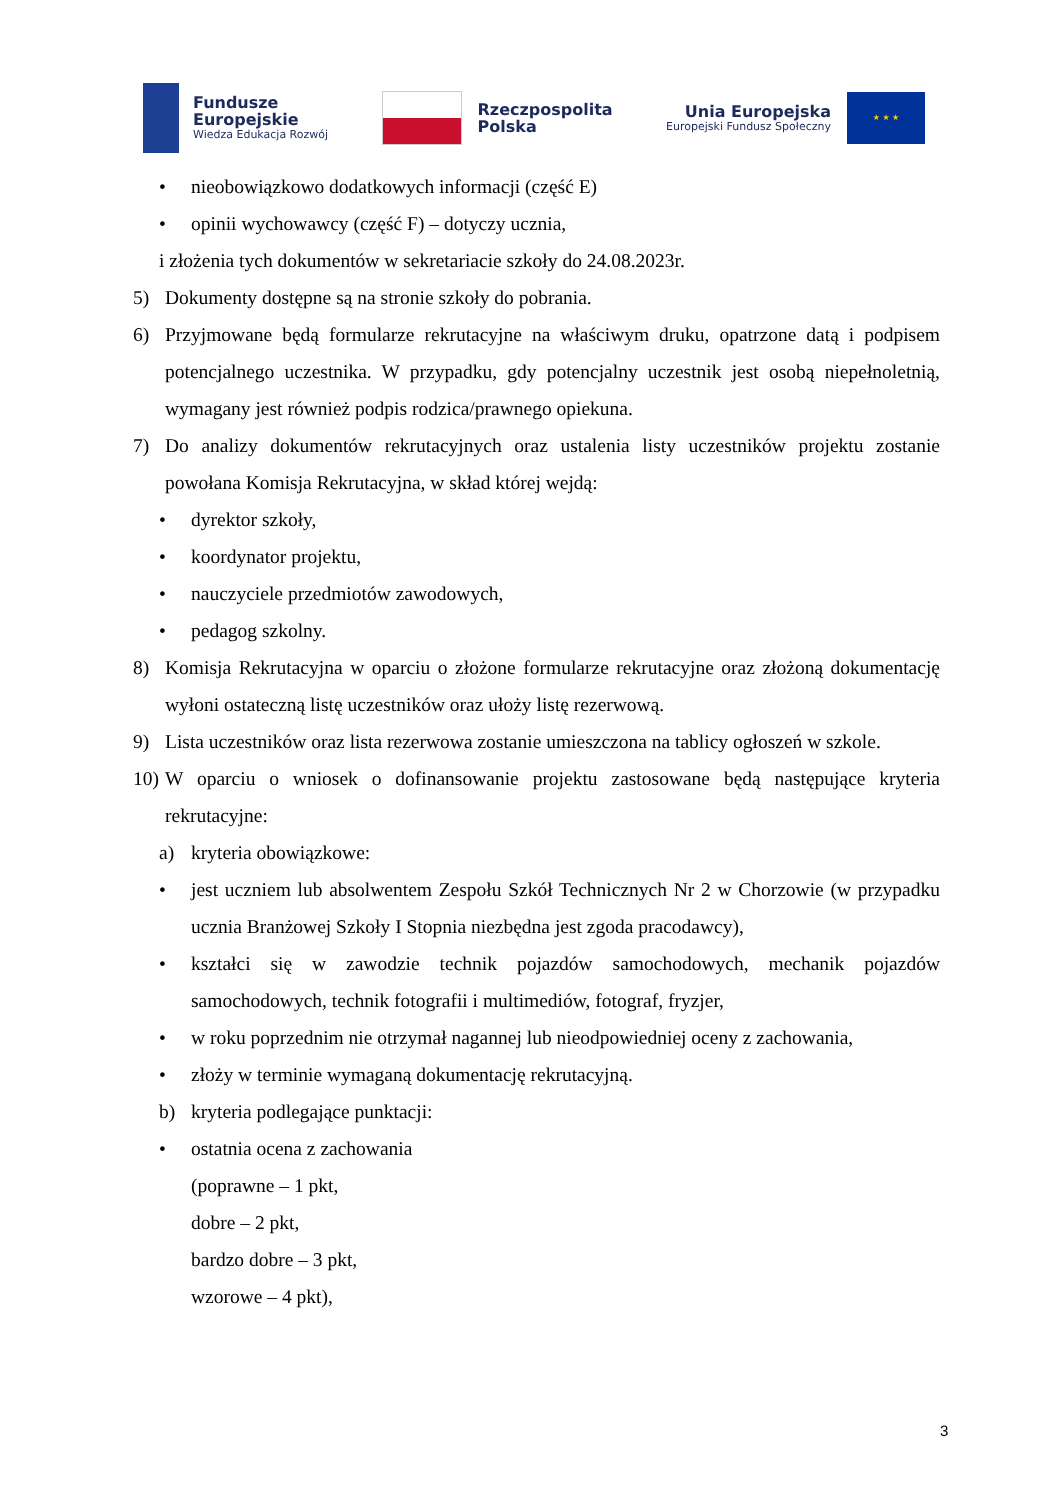Fundusze
Europejskie
Wiedza Edukacja Rozwój
Rzeczpospolita
Polska
Unia Europejska
Europejski Fundusz Społeczny
★ ★ ★
• nieobowiązkowo dodatkowych informacji (część E)
• opinii wychowawcy (część F) – dotyczy ucznia,
i złożenia tych dokumentów w sekretariacie szkoły do 24.08.2023r.
5) Dokumenty dostępne są na stronie szkoły do pobrania.
6) Przyjmowane będą formularze rekrutacyjne na właściwym druku, opatrzone datą i podpisem potencjalnego uczestnika. W przypadku, gdy potencjalny uczestnik jest osobą niepełnoletnią, wymagany jest również podpis rodzica/prawnego opiekuna.
7) Do analizy dokumentów rekrutacyjnych oraz ustalenia listy uczestników projektu zostanie powołana Komisja Rekrutacyjna, w skład której wejdą:
• dyrektor szkoły,
• koordynator projektu,
• nauczyciele przedmiotów zawodowych,
• pedagog szkolny.
8) Komisja Rekrutacyjna w oparciu o złożone formularze rekrutacyjne oraz złożoną dokumentację wyłoni ostateczną listę uczestników oraz ułoży listę rezerwową.
9) Lista uczestników oraz lista rezerwowa zostanie umieszczona na tablicy ogłoszeń w szkole.
10) W oparciu o wniosek o dofinansowanie projektu zastosowane będą następujące kryteria rekrutacyjne:
a) kryteria obowiązkowe:
• jest uczniem lub absolwentem Zespołu Szkół Technicznych Nr 2 w Chorzowie (w przypadku ucznia Branżowej Szkoły I Stopnia niezbędna jest zgoda pracodawcy),
• kształci się w zawodzie technik pojazdów samochodowych, mechanik pojazdów samochodowych, technik fotografii i multimediów, fotograf, fryzjer,
• w roku poprzednim nie otrzymał nagannej lub nieodpowiedniej oceny z zachowania,
• złoży w terminie wymaganą dokumentację rekrutacyjną.
b) kryteria podlegające punktacji:
• ostatnia ocena z zachowania
(poprawne – 1 pkt,
dobre – 2 pkt,
bardzo dobre – 3 pkt,
wzorowe – 4 pkt),
3